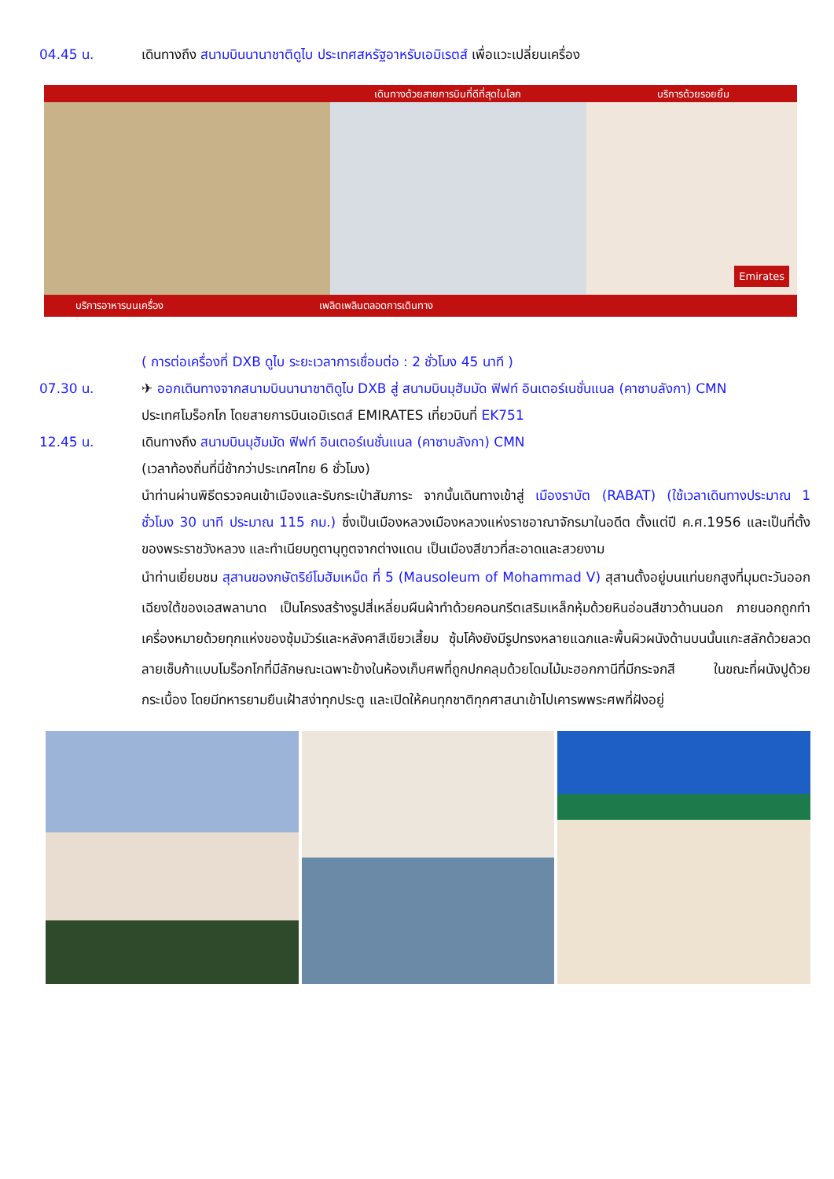04.45 น. เดินทางถึง สนามบินนานาชาติดูไบ ประเทศสหรัฐอาหรับเอมิเรตส์ เพื่อแวะเปลี่ยนเครื่อง
เดินทางด้วยสายการบินที่ดีที่สุดในโลก บริการด้วยรอยยิ้ม
บริการอาหารบนเครื่อง เพลิดเพลินตลอดการเดินทาง
Emirates
( การต่อเครื่องที่ DXB ดูไบ ระยะเวลาการเชื่อมต่อ : 2 ชั่วโมง 45 นาที )
07.30 น. ✈ ออกเดินทางจากสนามบินนานาชาติดูไบ DXB สู่ สนามบินมุฮัมมัด ฟิฟท์ อินเตอร์เนชั่นแนล (คาซาบลังกา) CMN
ประเทศโมร็อกโก โดยสายการบินเอมิเรตส์ EMIRATES เที่ยวบินที่ EK751
12.45 น. เดินทางถึง สนามบินมุฮัมมัด ฟิฟท์ อินเตอร์เนชั่นแนล (คาซาบลังกา) CMN
(เวลาท้องถิ่นที่นี่ช้ากว่าประเทศไทย 6 ชั่วโมง)
นำท่านผ่านพิธีตรวจคนเข้าเมืองและรับกระเป๋าสัมภาระ จากนั้นเดินทางเข้าสู่ เมืองราบัต (RABAT) (ใช้เวลาเดินทางประมาณ 1 ชั่วโมง 30 นาที ประมาณ 115 กม.) ซึ่งเป็นเมืองหลวงเมืองหลวงแห่งราชอาณาจักรมาในอดีต ตั้งแต่ปี ค.ศ.1956 และเป็นที่ตั้งของพระราชวังหลวง และทำเนียบทูตานุทูตจากต่างแดน เป็นเมืองสีขาวที่สะอาดและสวยงาม
นำท่านเยี่ยมชม สุสานของกษัตริย์โมฮัมเหม็ด ที่ 5 (Mausoleum of Mohammad V) สุสานตั้งอยู่บนแท่นยกสูงที่มุมตะวันออกเฉียงใต้ของเอสพลานาด เป็นโครงสร้างรูปสี่เหลี่ยมผืนผ้าทำด้วยคอนกรีตเสริมเหล็กหุ้มด้วยหินอ่อนสีขาวด้านนอก ภายนอกถูกทำเครื่องหมายด้วยทุกแห่งของซุ้มมัวร์และหลังคาสีเขียวเสี้ยม ซุ้มโค้งยังมีรูปทรงหลายแฉกและพื้นผิวผนังด้านบนนั้นแกะสลักด้วยลวดลายเซ็บก้าแบบโมร็อกโกที่มีลักษณะเฉพาะข้างในห้องเก็บศพที่ถูกปกคลุมด้วยโดมไม้มะฮอกกานีที่มีกระจกสี ในขณะที่ผนังปูด้วยกระเบื้อง โดยมีทหารยามยืนเฝ้าสง่าทุกประตู และเปิดให้คนทุกชาติทุกศาสนาเข้าไปเคารพพระศพที่ฝังอยู่